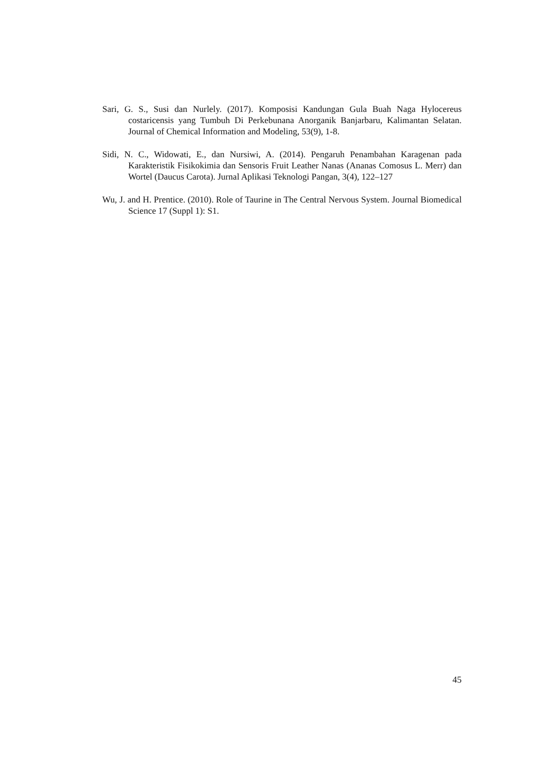Sari, G. S., Susi dan Nurlely. (2017). Komposisi Kandungan Gula Buah Naga Hylocereus costaricensis yang Tumbuh Di Perkebunana Anorganik Banjarbaru, Kalimantan Selatan. Journal of Chemical Information and Modeling, 53(9), 1-8.
Sidi, N. C., Widowati, E., dan Nursiwi, A. (2014). Pengaruh Penambahan Karagenan pada Karakteristik Fisikokimia dan Sensoris Fruit Leather Nanas (Ananas Comosus L. Merr) dan Wortel (Daucus Carota). Jurnal Aplikasi Teknologi Pangan, 3(4), 122–127
Wu, J. and H. Prentice. (2010). Role of Taurine in The Central Nervous System. Journal Biomedical Science 17 (Suppl 1): S1.
45